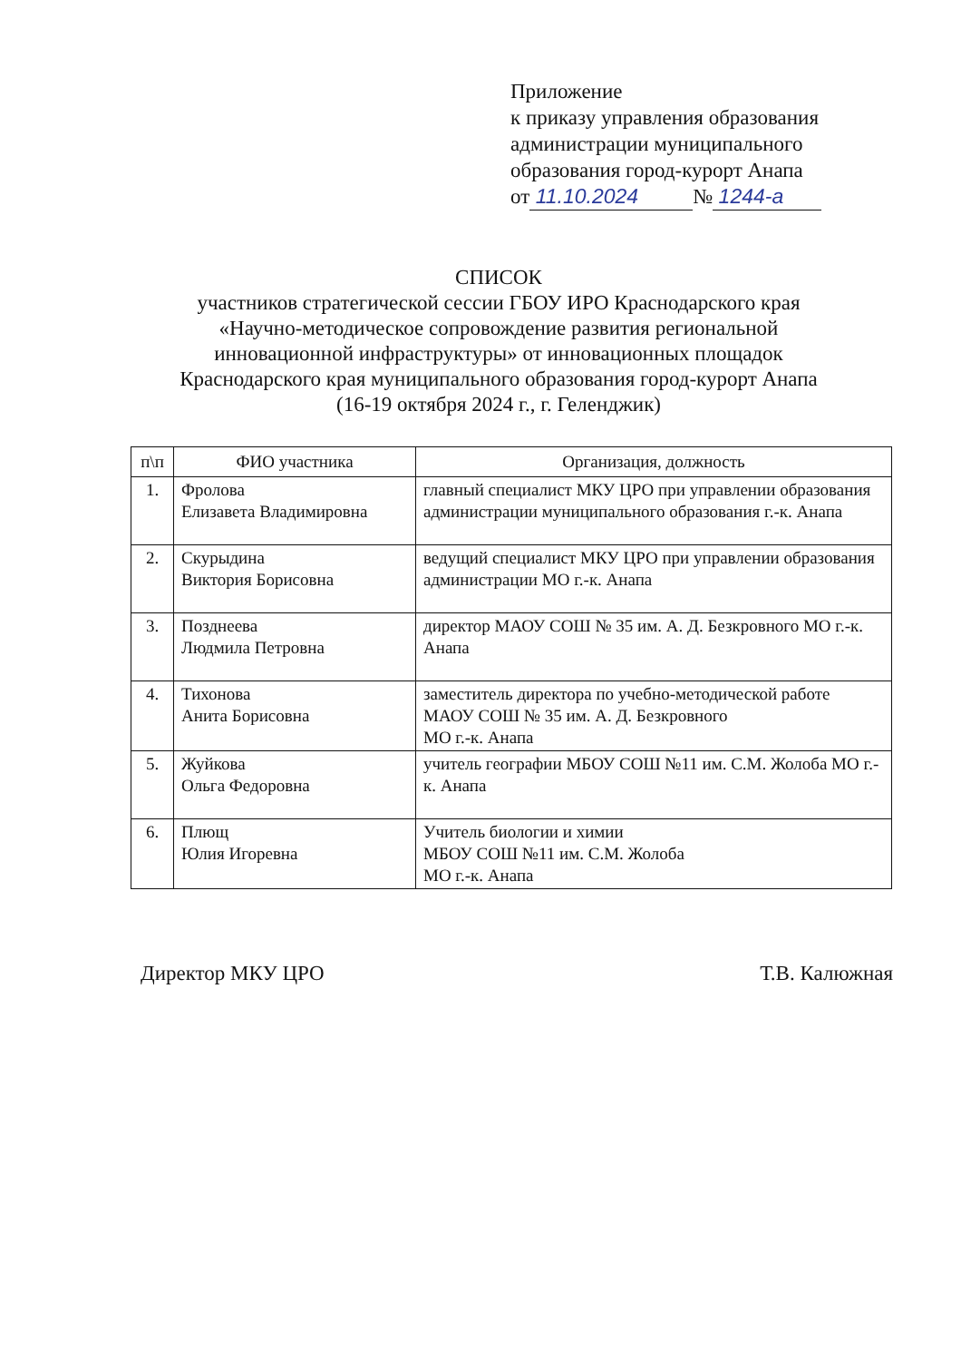Приложение
к приказу управления образования
администрации муниципального
образования город-курорт Анапа
от 11.10.2024 № 1244-а
СПИСОК
участников стратегической сессии ГБОУ ИРО Краснодарского края
«Научно-методическое сопровождение развития региональной
инновационной инфраструктуры» от инновационных площадок
Краснодарского края муниципального образования город-курорт Анапа
(16-19 октября 2024 г., г. Геленджик)
| п\п | ФИО участника | Организация, должность |
| --- | --- | --- |
| 1. | Фролова Елизавета Владимировна | главный специалист МКУ ЦРО при управлении образования администрации муниципального образования г.-к. Анапа |
| 2. | Скурыдина Виктория Борисовна | ведущий специалист МКУ ЦРО при управлении образования администрации МО г.-к. Анапа |
| 3. | Позднеева Людмила Петровна | директор МАОУ СОШ № 35 им. А. Д. Безкровного МО г.-к. Анапа |
| 4. | Тихонова Анита Борисовна | заместитель директора по учебно-методической работе МАОУ СОШ № 35 им. А. Д. Безкровного МО г.-к. Анапа |
| 5. | Жуйкова Ольга Федоровна | учитель географии МБОУ СОШ №11 им. С.М. Жолоба МО г.-к. Анапа |
| 6. | Плющ Юлия Игоревна | Учитель биологии и химии МБОУ СОШ №11 им. С.М. Жолоба МО г.-к. Анапа |
Директор МКУ ЦРО Т.В. Калюжная